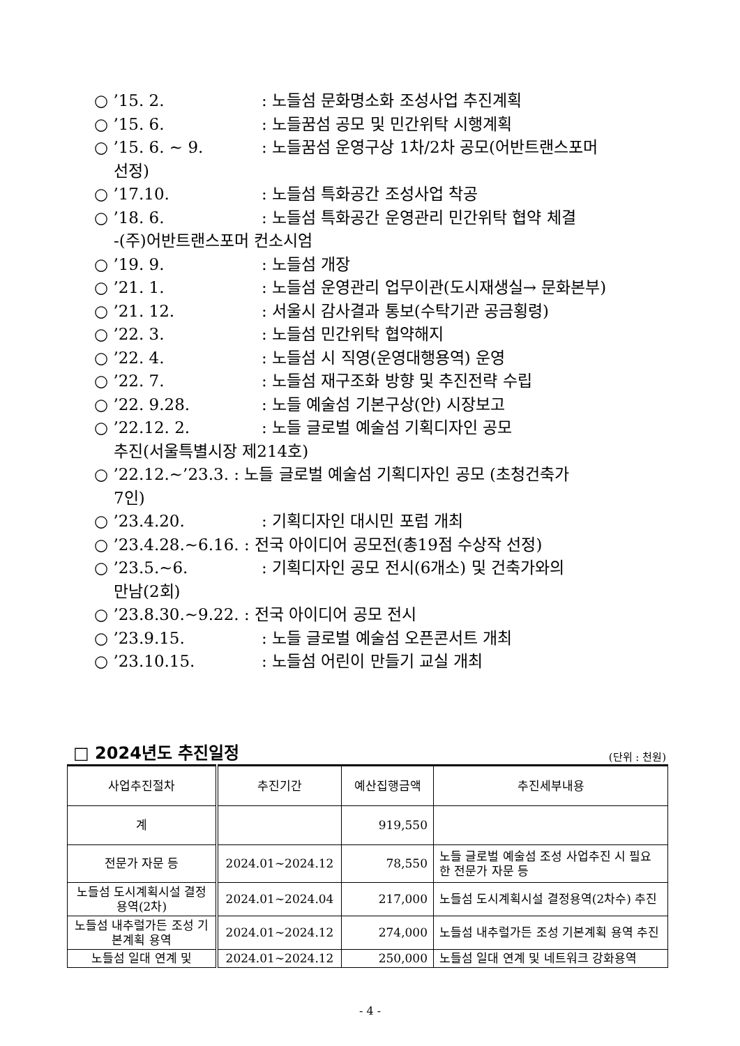○ ’15. 2.: 노들섬 문화명소화 조성사업 추진계획
○ ’15. 6.: 노들꿈섬 공모 및 민간위탁 시행계획
○ ’15. 6. ~ 9.: 노들꿈섬 운영구상 1차/2차 공모(어반트랜스포머
선정)
○ ’17.10.: 노들섬 특화공간 조성사업 착공
○ ’18. 6.: 노들섬 특화공간 운영관리 민간위탁 협약 체결
-(주)어반트랜스포머 컨소시엄
○ ’19. 9.: 노들섬 개장
○ ’21. 1.: 노들섬 운영관리 업무이관(도시재생실→ 문화본부)
○ ’21. 12.: 서울시 감사결과 통보(수탁기관 공금횡령)
○ ’22. 3.: 노들섬 민간위탁 협약해지
○ ’22. 4.: 노들섬 시 직영(운영대행용역) 운영
○ ’22. 7.: 노들섬 재구조화 방향 및 추진전략 수립
○ ’22. 9.28.: 노들 예술섬 기본구상(안) 시장보고
○ ’22.12. 2.: 노들 글로벌 예술섬 기획디자인 공모
추진(서울특별시장 제214호)
○ ’22.12.~’23.3. : 노들 글로벌 예술섬 기획디자인 공모 (초청건축가
7인)
○ ’23.4.20.: 기획디자인 대시민 포럼 개최
○ ’23.4.28.~6.16. : 전국 아이디어 공모전(총19점 수상작 선정)
○ ’23.5.~6.: 기획디자인 공모 전시(6개소) 및 건축가와의
만남(2회)
○ ’23.8.30.~9.22. : 전국 아이디어 공모 전시
○ ’23.9.15.: 노들 글로벌 예술섬 오픈콘서트 개최
○ ’23.10.15.: 노들섬 어린이 만들기 교실 개최
□ 2024년도 추진일정 (단위 : 천원)
| 사업추진절차 | 추진기간 | 예산집행금액 | 추진세부내용 |
| --- | --- | --- | --- |
| 계 | | 919,550 | |
| 전문가 자문 등 | 2024.01~2024.12 | 78,550 | 노들 글로벌 예술섬 조성 사업추진 시 필요한 전문가 자문 등 |
| 노들섬 도시계획시설 결정용역(2차) | 2024.01~2024.04 | 217,000 | 노들섬 도시계획시설 결정용역(2차수) 추진 |
| 노들섬 내추럴가든 조성 기본계획 용역 | 2024.01~2024.12 | 274,000 | 노들섬 내추럴가든 조성 기본계획 용역 추진 |
| 노들섬 일대 연계 및 | 2024.01~2024.12 | 250,000 | 노들섬 일대 연계 및 네트워크 강화용역 |
- 4 -